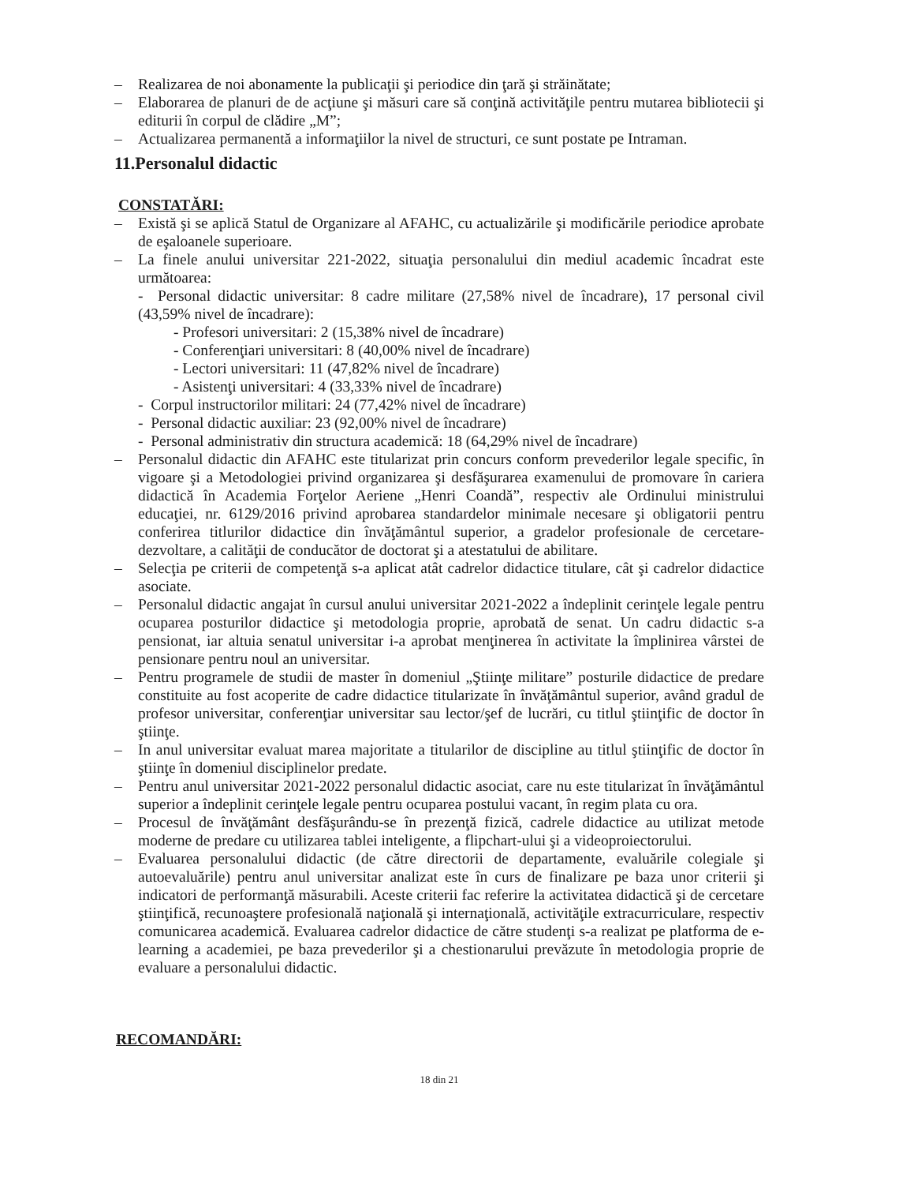– Realizarea de noi abonamente la publicaţii şi periodice din ţară şi străinătate;
– Elaborarea de planuri de de acţiune şi măsuri care să conţină activităţile pentru mutarea bibliotecii şi editurii în corpul de clădire „M”;
– Actualizarea permanentă a informaţiilor la nivel de structuri, ce sunt postate pe Intraman.
11.Personalul didactic
CONSTATĂRI:
– Există şi se aplică Statul de Organizare al AFAHC, cu actualizările şi modificările periodice aprobate de eşaloanele superioare.
– La finele anului universitar 221-2022, situaţia personalului din mediul academic încadrat este următoarea:
- Personal didactic universitar: 8 cadre militare (27,58% nivel de încadrare), 17 personal civil (43,59% nivel de încadrare):
- Profesori universitari: 2 (15,38% nivel de încadrare)
- Conferenţiari universitari: 8 (40,00% nivel de încadrare)
- Lectori universitari: 11 (47,82% nivel de încadrare)
- Asistenţi universitari: 4 (33,33% nivel de încadrare)
- Corpul instructorilor militari: 24 (77,42% nivel de încadrare)
- Personal didactic auxiliar: 23 (92,00% nivel de încadrare)
- Personal administrativ din structura academică: 18 (64,29% nivel de încadrare)
– Personalul didactic din AFAHC este titularizat prin concurs conform prevederilor legale specific, în vigoare şi a Metodologiei privind organizarea şi desfăşurarea examenului de promovare în cariera didactică în Academia Forţelor Aeriene „Henri Coandă”, respectiv ale Ordinului ministrului educaţiei, nr. 6129/2016 privind aprobarea standardelor minimale necesare şi obligatorii pentru conferirea titlurilor didactice din învăţământul superior, a gradelor profesionale de cercetare-dezvoltare, a calităţii de conducător de doctorat şi a atestatului de abilitare.
– Selecţia pe criterii de competenţă s-a aplicat atât cadrelor didactice titulare, cât şi cadrelor didactice asociate.
– Personalul didactic angajat în cursul anului universitar 2021-2022 a îndeplinit cerinţele legale pentru ocuparea posturilor didactice şi metodologia proprie, aprobată de senat. Un cadru didactic s-a pensionat, iar altuia senatul universitar i-a aprobat menţinerea în activitate la împlinirea vârstei de pensionare pentru noul an universitar.
– Pentru programele de studii de master în domeniul „Ştiinţe militare” posturile didactice de predare constituite au fost acoperite de cadre didactice titularizate în învăţământul superior, având gradul de profesor universitar, conferenţiar universitar sau lector/şef de lucrări, cu titlul ştiinţific de doctor în ştiinţe.
– In anul universitar evaluat marea majoritate a titularilor de discipline au titlul ştiinţific de doctor în ştiinţe în domeniul disciplinelor predate.
– Pentru anul universitar 2021-2022 personalul didactic asociat, care nu este titularizat în învăţământul superior a îndeplinit cerinţele legale pentru ocuparea postului vacant, în regim plata cu ora.
– Procesul de învăţământ desfăşurându-se în prezenţă fizică, cadrele didactice au utilizat metode moderne de predare cu utilizarea tablei inteligente, a flipchart-ului şi a videoproiectorului.
– Evaluarea personalului didactic (de către directorii de departamente, evaluările colegiale şi autoevaluările) pentru anul universitar analizat este în curs de finalizare pe baza unor criterii şi indicatori de performanţă măsurabili. Aceste criterii fac referire la activitatea didactică şi de cercetare ştiinţifică, recunoaştere profesională naţională şi internaţională, activităţile extracurriculare, respectiv comunicarea academică. Evaluarea cadrelor didactice de către studenţi s-a realizat pe platforma de e-learning a academiei, pe baza prevederilor şi a chestionarului prevăzute în metodologia proprie de evaluare a personalului didactic.
RECOMANDĂRI:
18 din 21